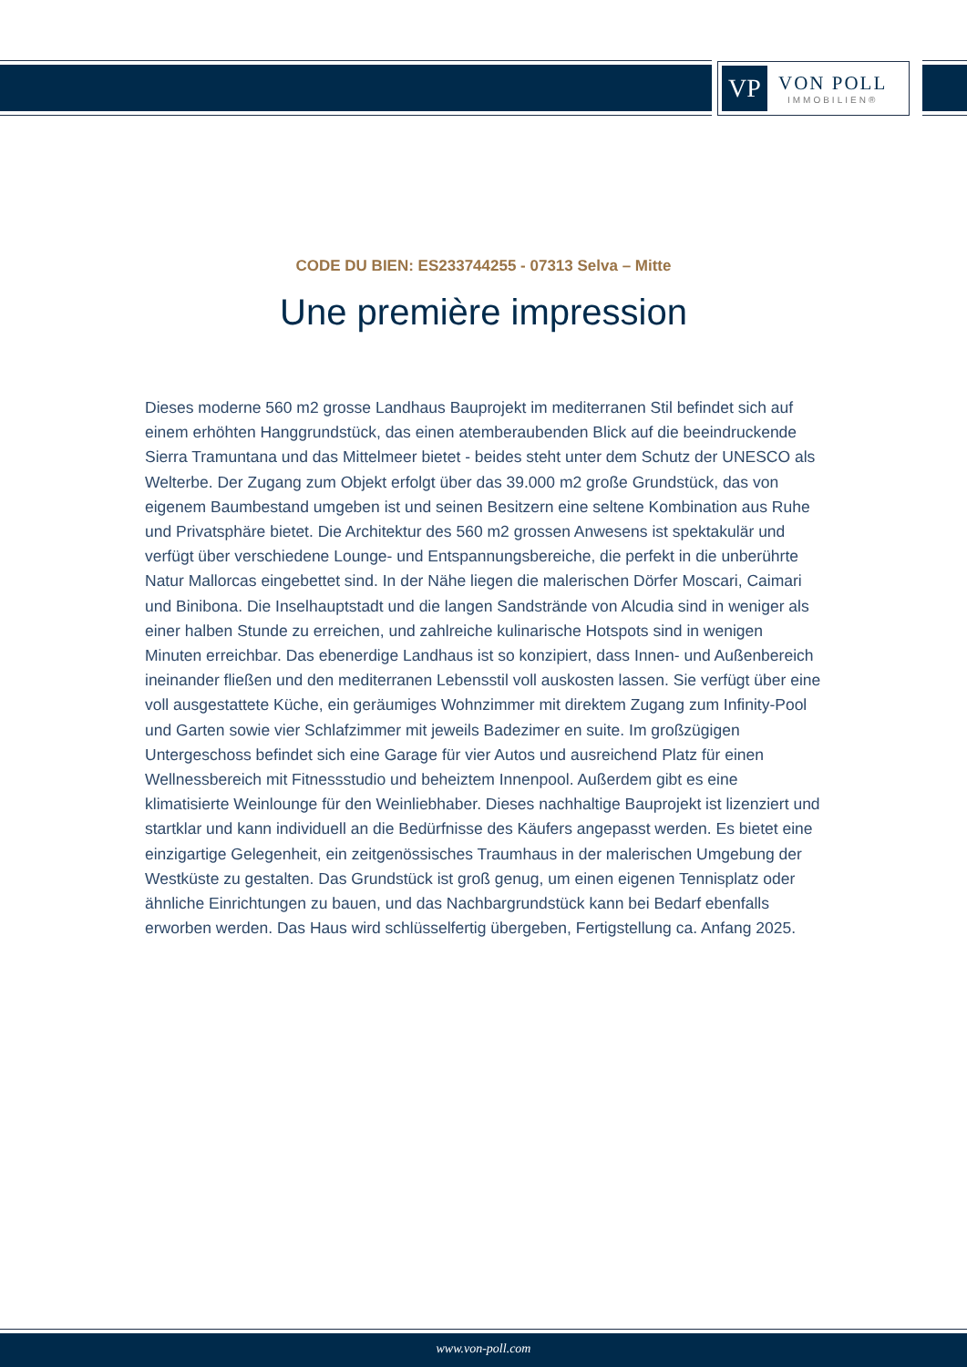VP
VON POLL
IMMOBILIEN®
CODE DU BIEN: ES233744255 - 07313 Selva – Mitte
Une première impression
Dieses moderne 560 m2 grosse Landhaus Bauprojekt im mediterranen Stil befindet sich auf einem erhöhten Hanggrundstück, das einen atemberaubenden Blick auf die beeindruckende Sierra Tramuntana und das Mittelmeer bietet - beides steht unter dem Schutz der UNESCO als Welterbe. Der Zugang zum Objekt erfolgt über das 39.000 m2 große Grundstück, das von eigenem Baumbestand umgeben ist und seinen Besitzern eine seltene Kombination aus Ruhe und Privatsphäre bietet. Die Architektur des 560 m2 grossen Anwesens ist spektakulär und verfügt über verschiedene Lounge- und Entspannungsbereiche, die perfekt in die unberührte Natur Mallorcas eingebettet sind. In der Nähe liegen die malerischen Dörfer Moscari, Caimari und Binibona. Die Inselhauptstadt und die langen Sandstrände von Alcudia sind in weniger als einer halben Stunde zu erreichen, und zahlreiche kulinarische Hotspots sind in wenigen Minuten erreichbar. Das ebenerdige Landhaus ist so konzipiert, dass Innen- und Außenbereich ineinander fließen und den mediterranen Lebensstil voll auskosten lassen. Sie verfügt über eine voll ausgestattete Küche, ein geräumiges Wohnzimmer mit direktem Zugang zum Infinity-Pool und Garten sowie vier Schlafzimmer mit jeweils Badezimer en suite. Im großzügigen Untergeschoss befindet sich eine Garage für vier Autos und ausreichend Platz für einen Wellnessbereich mit Fitnessstudio und beheiztem Innenpool. Außerdem gibt es eine klimatisierte Weinlounge für den Weinliebhaber. Dieses nachhaltige Bauprojekt ist lizenziert und startklar und kann individuell an die Bedürfnisse des Käufers angepasst werden. Es bietet eine einzigartige Gelegenheit, ein zeitgenössisches Traumhaus in der malerischen Umgebung der Westküste zu gestalten. Das Grundstück ist groß genug, um einen eigenen Tennisplatz oder ähnliche Einrichtungen zu bauen, und das Nachbargrundstück kann bei Bedarf ebenfalls erworben werden. Das Haus wird schlüsselfertig übergeben, Fertigstellung ca. Anfang 2025.
www.von-poll.com